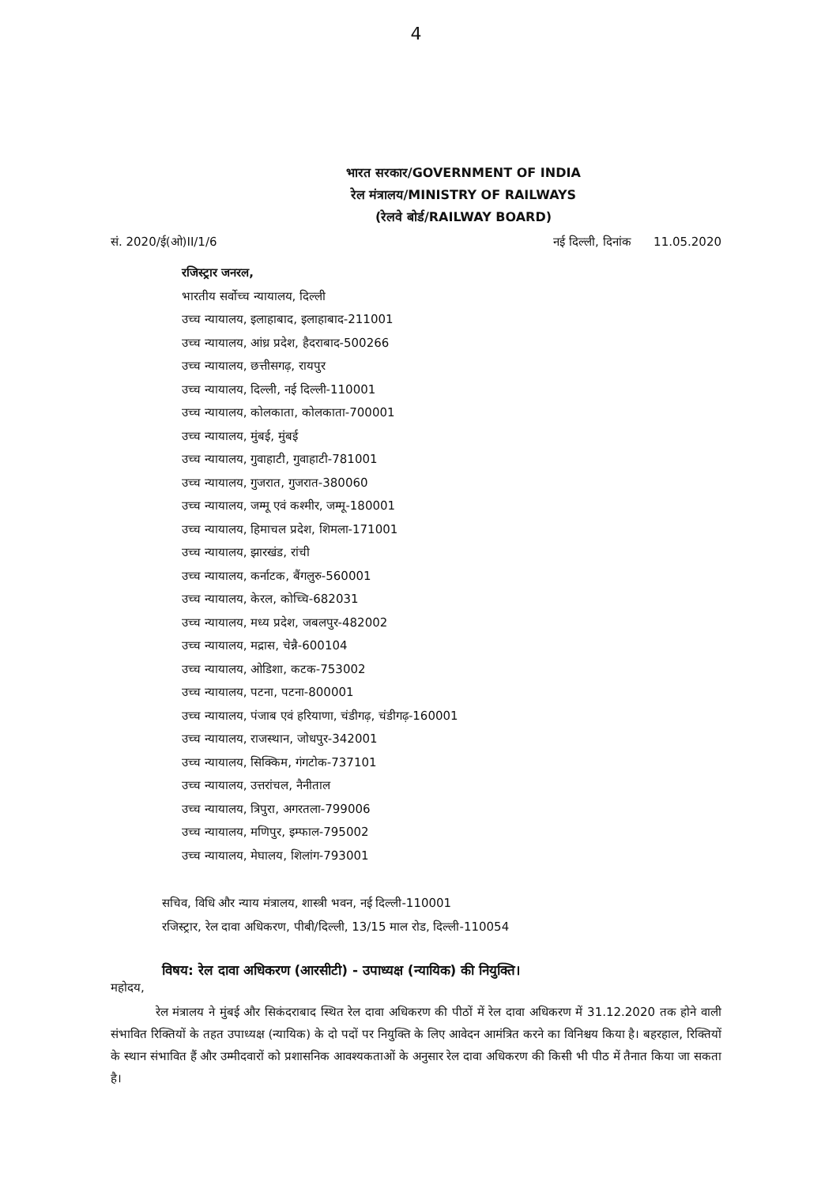4
भारत सरकार/GOVERNMENT OF INDIA
रेल मंत्रालय/MINISTRY OF RAILWAYS
(रेलवे बोर्ड/RAILWAY BOARD)
सं. 2020/ई(ओ)II/1/6 नई दिल्ली, दिनांक 11.05.2020
रजिस्ट्रार जनरल,
भारतीय सर्वोच्च न्यायालय, दिल्ली
उच्च न्यायालय, इलाहाबाद, इलाहाबाद-211001
उच्च न्यायालय, आंध्र प्रदेश, हैदराबाद-500266
उच्च न्यायालय, छत्तीसगढ़, रायपुर
उच्च न्यायालय, दिल्ली, नई दिल्ली-110001
उच्च न्यायालय, कोलकाता, कोलकाता-700001
उच्च न्यायालय, मुंबई, मुंबई
उच्च न्यायालय, गुवाहाटी, गुवाहाटी-781001
उच्च न्यायालय, गुजरात, गुजरात-380060
उच्च न्यायालय, जम्मू एवं कश्मीर, जम्मू-180001
उच्च न्यायालय, हिमाचल प्रदेश, शिमला-171001
उच्च न्यायालय, झारखंड, रांची
उच्च न्यायालय, कर्नाटक, बैंगलुरु-560001
उच्च न्यायालय, केरल, कोच्चि-682031
उच्च न्यायालय, मध्य प्रदेश, जबलपुर-482002
उच्च न्यायालय, मद्रास, चेन्नै-600104
उच्च न्यायालय, ओडिशा, कटक-753002
उच्च न्यायालय, पटना, पटना-800001
उच्च न्यायालय, पंजाब एवं हरियाणा, चंडीगढ़, चंडीगढ़-160001
उच्च न्यायालय, राजस्थान, जोधपुर-342001
उच्च न्यायालय, सिक्किम, गंगटोक-737101
उच्च न्यायालय, उत्तरांचल, नैनीताल
उच्च न्यायालय, त्रिपुरा, अगरतला-799006
उच्च न्यायालय, मणिपुर, इम्फाल-795002
उच्च न्यायालय, मेघालय, शिलांग-793001
सचिव, विधि और न्याय मंत्रालय, शास्त्री भवन, नई दिल्ली-110001
रजिस्ट्रार, रेल दावा अधिकरण, पीबी/दिल्ली, 13/15 माल रोड, दिल्ली-110054
विषय: रेल दावा अधिकरण (आरसीटी) - उपाध्यक्ष (न्यायिक) की नियुक्ति।
महोदय,
रेल मंत्रालय ने मुंबई और सिकंदराबाद स्थित रेल दावा अधिकरण की पीठों में रेल दावा अधिकरण में 31.12.2020 तक होने वाली संभावित रिक्तियों के तहत उपाध्यक्ष (न्यायिक) के दो पदों पर नियुक्ति के लिए आवेदन आमंत्रित करने का विनिश्चय किया है। बहरहाल, रिक्तियों के स्थान संभावित हैं और उम्मीदवारों को प्रशासनिक आवश्यकताओं के अनुसार रेल दावा अधिकरण की किसी भी पीठ में तैनात किया जा सकता है।